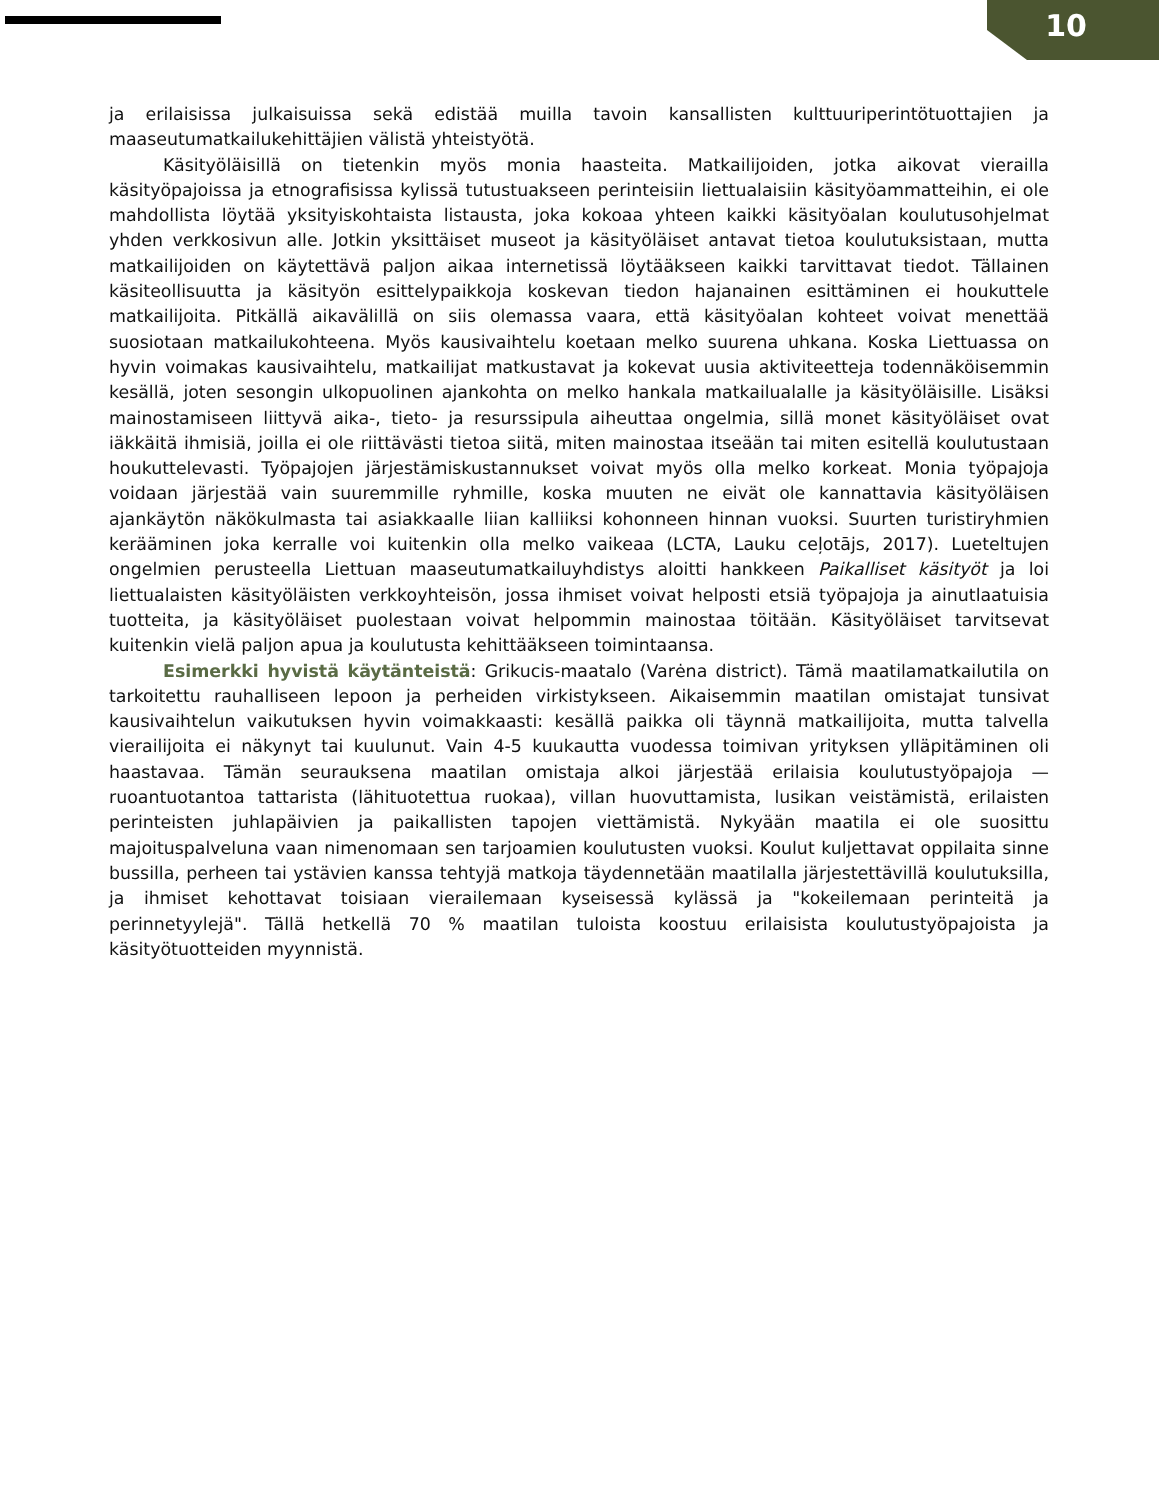10
ja erilaisissa julkaisuissa sekä edistää muilla tavoin kansallisten kulttuuriperintötuottajien ja maaseutumatkailukehittäjien välistä yhteistyötä.
Käsityöläisillä on tietenkin myös monia haasteita. Matkailijoiden, jotka aikovat vierailla käsityöpajoissa ja etnografisissa kylissä tutustuakseen perinteisiin liettualaisiin käsityöammatteihin, ei ole mahdollista löytää yksityiskohtaista listausta, joka kokoaa yhteen kaikki käsityöalan koulutusohjelmat yhden verkkosivun alle. Jotkin yksittäiset museot ja käsityöläiset antavat tietoa koulutuksistaan, mutta matkailijoiden on käytettävä paljon aikaa internetissä löytääkseen kaikki tarvittavat tiedot. Tällainen käsiteollisuutta ja käsityön esittelypaikkoja koskevan tiedon hajanainen esittäminen ei houkuttele matkailijoita. Pitkällä aikavälillä on siis olemassa vaara, että käsityöalan kohteet voivat menettää suosiotaan matkailukohteena. Myös kausivaihtelu koetaan melko suurena uhkana. Koska Liettuassa on hyvin voimakas kausivaihtelu, matkailijat matkustavat ja kokevat uusia aktiviteetteja todennäköisemmin kesällä, joten sesongin ulkopuolinen ajankohta on melko hankala matkailualalle ja käsityöläisille. Lisäksi mainostamiseen liittyvä aika-, tieto- ja resurssipula aiheuttaa ongelmia, sillä monet käsityöläiset ovat iäkkäitä ihmisiä, joilla ei ole riittävästi tietoa siitä, miten mainostaa itseään tai miten esitellä koulutustaan houkuttelevasti. Työpajojen järjestämiskustannukset voivat myös olla melko korkeat. Monia työpajoja voidaan järjestää vain suuremmille ryhmille, koska muuten ne eivät ole kannattavia käsityöläisen ajankäytön näkökulmasta tai asiakkaalle liian kalliiksi kohonneen hinnan vuoksi. Suurten turistiryhmien kerääminen joka kerralle voi kuitenkin olla melko vaikeaa (LCTA, Lauku ceļotājs, 2017). Lueteltujen ongelmien perusteella Liettuan maaseutumatkailuyhdistys aloitti hankkeen Paikalliset käsityöt ja loi liettualaisten käsityöläisten verkkoyhteisön, jossa ihmiset voivat helposti etsiä työpajoja ja ainutlaatuisia tuotteita, ja käsityöläiset puolestaan voivat helpommin mainostaa töitään. Käsityöläiset tarvitsevat kuitenkin vielä paljon apua ja koulutusta kehittääkseen toimintaansa.
Esimerkki hyvistä käytänteistä: Grikucis-maatalo (Varėna district). Tämä maatilamatkailutila on tarkoitettu rauhalliseen lepoon ja perheiden virkistykseen. Aikaisemmin maatilan omistajat tunsivat kausivaihtelun vaikutuksen hyvin voimakkaasti: kesällä paikka oli täynnä matkailijoita, mutta talvella vierailijoita ei näkynyt tai kuulunut. Vain 4-5 kuukautta vuodessa toimivan yrityksen ylläpitäminen oli haastavaa. Tämän seurauksena maatilan omistaja alkoi järjestää erilaisia koulutustyöpajoja — ruoantuotantoa tattarista (lähituotettua ruokaa), villan huovuttamista, lusikan veistämistä, erilaisten perinteisten juhlapäivien ja paikallisten tapojen viettämistä. Nykyään maatila ei ole suosittu majoituspalveluna vaan nimenomaan sen tarjoamien koulutusten vuoksi. Koulut kuljettavat oppilaita sinne bussilla, perheen tai ystävien kanssa tehtyjä matkoja täydennetään maatilalla järjestettävillä koulutuksilla, ja ihmiset kehottavat toisiaan vierailemaan kyseisessä kylässä ja "kokeilemaan perinteitä ja perinnetyylejä". Tällä hetkellä 70 % maatilan tuloista koostuu erilaisista koulutustyöpajoista ja käsityötuotteiden myynnistä.